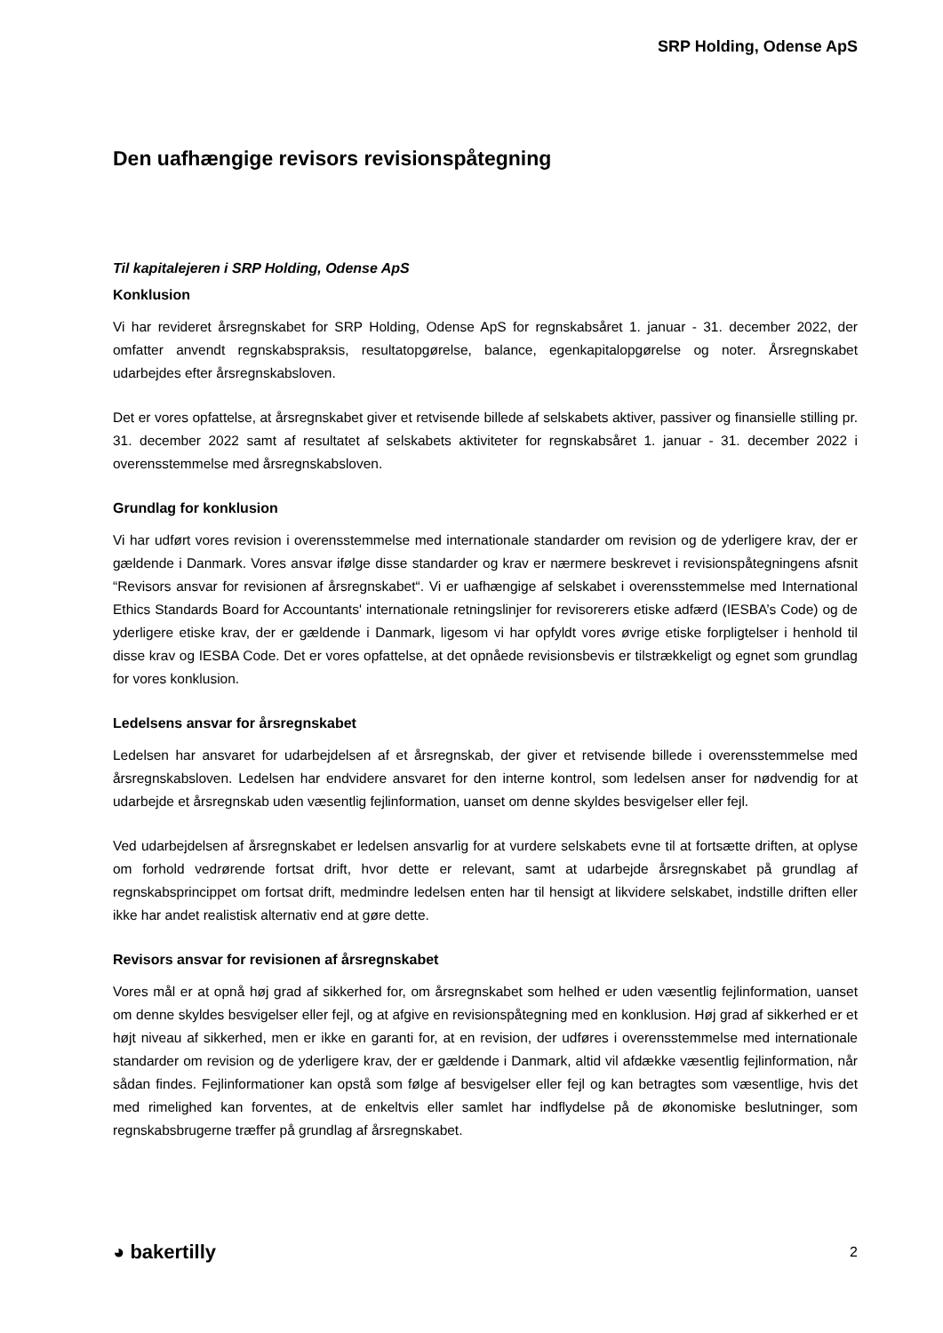SRP Holding, Odense ApS
Den uafhængige revisors revisionspåtegning
Til kapitalejeren i SRP Holding, Odense ApS
Konklusion
Vi har revideret årsregnskabet for SRP Holding, Odense ApS for regnskabsåret 1. januar - 31. december 2022, der omfatter anvendt regnskabspraksis, resultatopgørelse, balance, egenkapitalopgørelse og noter. Årsregnskabet udarbejdes efter årsregnskabsloven.
Det er vores opfattelse, at årsregnskabet giver et retvisende billede af selskabets aktiver, passiver og finansielle stilling pr. 31. december 2022 samt af resultatet af selskabets aktiviteter for regnskabsåret 1. januar - 31. december 2022 i overensstemmelse med årsregnskabsloven.
Grundlag for konklusion
Vi har udført vores revision i overensstemmelse med internationale standarder om revision og de yderligere krav, der er gældende i Danmark. Vores ansvar ifølge disse standarder og krav er nærmere beskrevet i revisionspåtegningens afsnit “Revisors ansvar for revisionen af årsregnskabet“. Vi er uafhængige af selskabet i overensstemmelse med International Ethics Standards Board for Accountants' internationale retningslinjer for revisorerers etiske adfærd (IESBA’s Code) og de yderligere etiske krav, der er gældende i Danmark, ligesom vi har opfyldt vores øvrige etiske forpligtelser i henhold til disse krav og IESBA Code. Det er vores opfattelse, at det opnåede revisionsbevis er tilstrækkeligt og egnet som grundlag for vores konklusion.
Ledelsens ansvar for årsregnskabet
Ledelsen har ansvaret for udarbejdelsen af et årsregnskab, der giver et retvisende billede i overensstemmelse med årsregnskabsloven. Ledelsen har endvidere ansvaret for den interne kontrol, som ledelsen anser for nødvendig for at udarbejde et årsregnskab uden væsentlig fejlinformation, uanset om denne skyldes besvigelser eller fejl.
Ved udarbejdelsen af årsregnskabet er ledelsen ansvarlig for at vurdere selskabets evne til at fortsætte driften, at oplyse om forhold vedrørende fortsat drift, hvor dette er relevant, samt at udarbejde årsregnskabet på grundlag af regnskabsprincippet om fortsat drift, medmindre ledelsen enten har til hensigt at likvidere selskabet, indstille driften eller ikke har andet realistisk alternativ end at gøre dette.
Revisors ansvar for revisionen af årsregnskabet
Vores mål er at opnå høj grad af sikkerhed for, om årsregnskabet som helhed er uden væsentlig fejlinformation, uanset om denne skyldes besvigelser eller fejl, og at afgive en revisionspåtegning med en konklusion. Høj grad af sikkerhed er et højt niveau af sikkerhed, men er ikke en garanti for, at en revision, der udføres i overensstemmelse med internationale standarder om revision og de yderligere krav, der er gældende i Danmark, altid vil afdække væsentlig fejlinformation, når sådan findes. Fejlinformationer kan opstå som følge af besvigelser eller fejl og kan betragtes som væsentlige, hvis det med rimelighed kan forventes, at de enkeltvis eller samlet har indflydelse på de økonomiske beslutninger, som regnskabsbrugerne træffer på grundlag af årsregnskabet.
◕ bakertilly 2